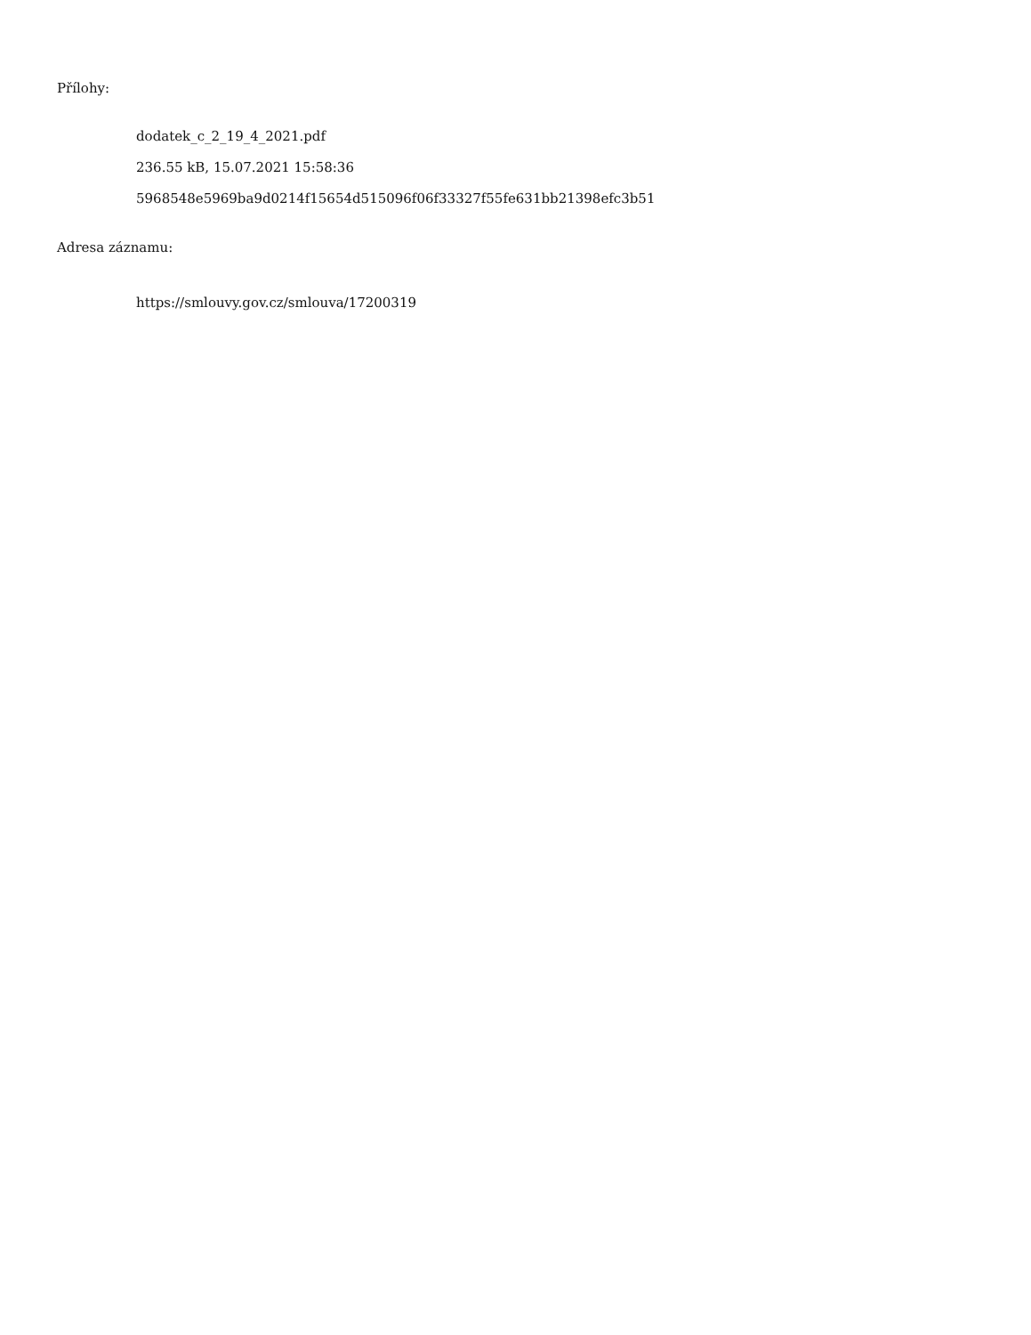Přílohy:
dodatek_c_2_19_4_2021.pdf
236.55 kB, 15.07.2021 15:58:36
5968548e5969ba9d0214f15654d515096f06f33327f55fe631bb21398efc3b51
Adresa záznamu:
https://smlouvy.gov.cz/smlouva/17200319